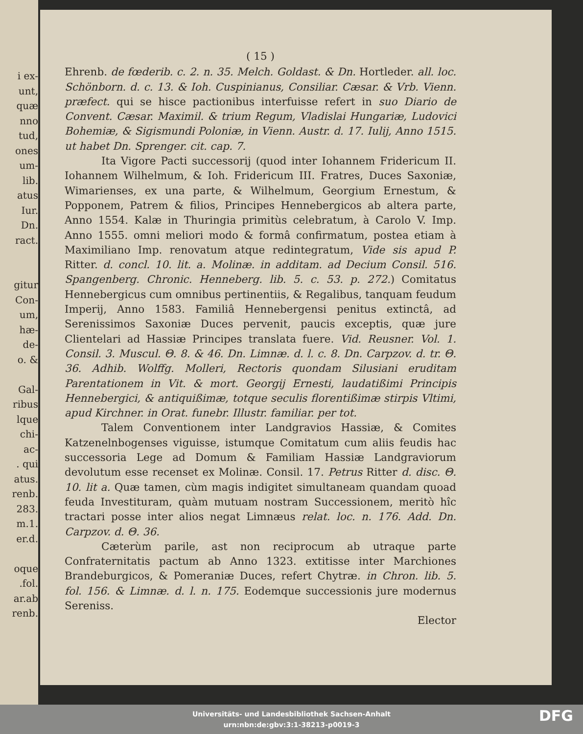i ex-
unt,
quæ
nno
tud,
ones
um-
lib.
atus
Iur.
Dn.
ract.
gitur
Con-
um,
hæ-
de-
o. &
Gal-
ribus
lque
chi-
ac-
. qui
atus.
renb.
283.
m.1.
er.d.
oque
.fol.
ar.ab
renb.
( 15 )
Ehrenb. de fœderib. c. 2. n. 35. Melch. Goldast. & Dn. Hortleder. all. loc. Schönborn. d. c. 13. & Ioh. Cuspinianus, Consiliar. Cæsar. & Vrb. Vienn. præfect. qui se hisce pactionibus interfuisse refert in suo Diario de Convent. Cæsar. Maximil. & trium Regum, Vladislai Hungariæ, Ludovici Bohemiæ, & Sigismundi Poloniæ, in Vienn. Austr. d. 17. Iulij, Anno 1515. ut habet Dn. Sprenger. cit. cap. 7.
Ita Vigore Pacti successorij (quod inter Iohannem Fridericum II. Iohannem Wilhelmum, & Ioh. Fridericum III. Fratres, Duces Saxoniæ, Wimarienses, ex una parte, & Wilhelmum, Georgium Ernestum, & Popponem, Patrem & filios, Principes Hennebergicos ab altera parte, Anno 1554. Kalæ in Thuringia primitùs celebratum, à Carolo V. Imp. Anno 1555. omni meliori modo & formâ confirmatum, postea etiam à Maximiliano Imp. renovatum atque redintegratum, Vide sis apud P. Ritter. d. concl. 10. lit. a. Molinæ. in additam. ad Decium Consil. 516. Spangenberg. Chronic. Henneberg. lib. 5. c. 53. p. 272.) Comitatus Hennebergicus cum omnibus pertinentiis, & Regalibus, tanquam feudum Imperij, Anno 1583. Familiâ Hennebergensi penitus extinctâ, ad Serenissimos Saxoniæ Duces pervenit, paucis exceptis, quæ jure Clientelari ad Hassiæ Principes translata fuere. Vid. Reusner. Vol. 1. Consil. 3. Muscul. Θ. 8. & 46. Dn. Limnæ. d. l. c. 8. Dn. Carpzov. d. tr. Θ. 36. Adhib. Wolffg. Molleri, Rectoris quondam Silusiani eruditam Parentationem in Vit. & mort. Georgij Ernesti, laudatißimi Principis Hennebergici, & antiquißimæ, totque seculis florentißimæ stirpis Vltimi, apud Kirchner. in Orat. funebr. Illustr. familiar. per tot.
Talem Conventionem inter Landgravios Hassiæ, & Comites Katzenelnbogenses viguisse, istumque Comitatum cum aliis feudis hac successoria Lege ad Domum & Familiam Hassiæ Landgraviorum devolutum esse recenset ex Molinæ. Consil. 17. Petrus Ritter d. disc. Θ. 10. lit a. Quæ tamen, cùm magis indigitet simultaneam quandam quoad feuda Investituram, quàm mutuam nostram Successionem, meritò hîc tractari posse inter alios negat Limnæus relat. loc. n. 176. Add. Dn. Carpzov. d. Θ. 36.
Cæterùm parile, ast non reciprocum ab utraque parte Confraternitatis pactum ab Anno 1323. extitisse inter Marchiones Brandeburgicos, & Pomeraniæ Duces, refert Chytræ. in Chron. lib. 5. fol. 156. & Limnæ. d. l. n. 175. Eodemque successionis jure modernus Sereniss.
Elector
Universitäts- und Landesbibliothek Sachsen-Anhalt
urn:nbn:de:gbv:3:1-38213-p0019-3
DFG